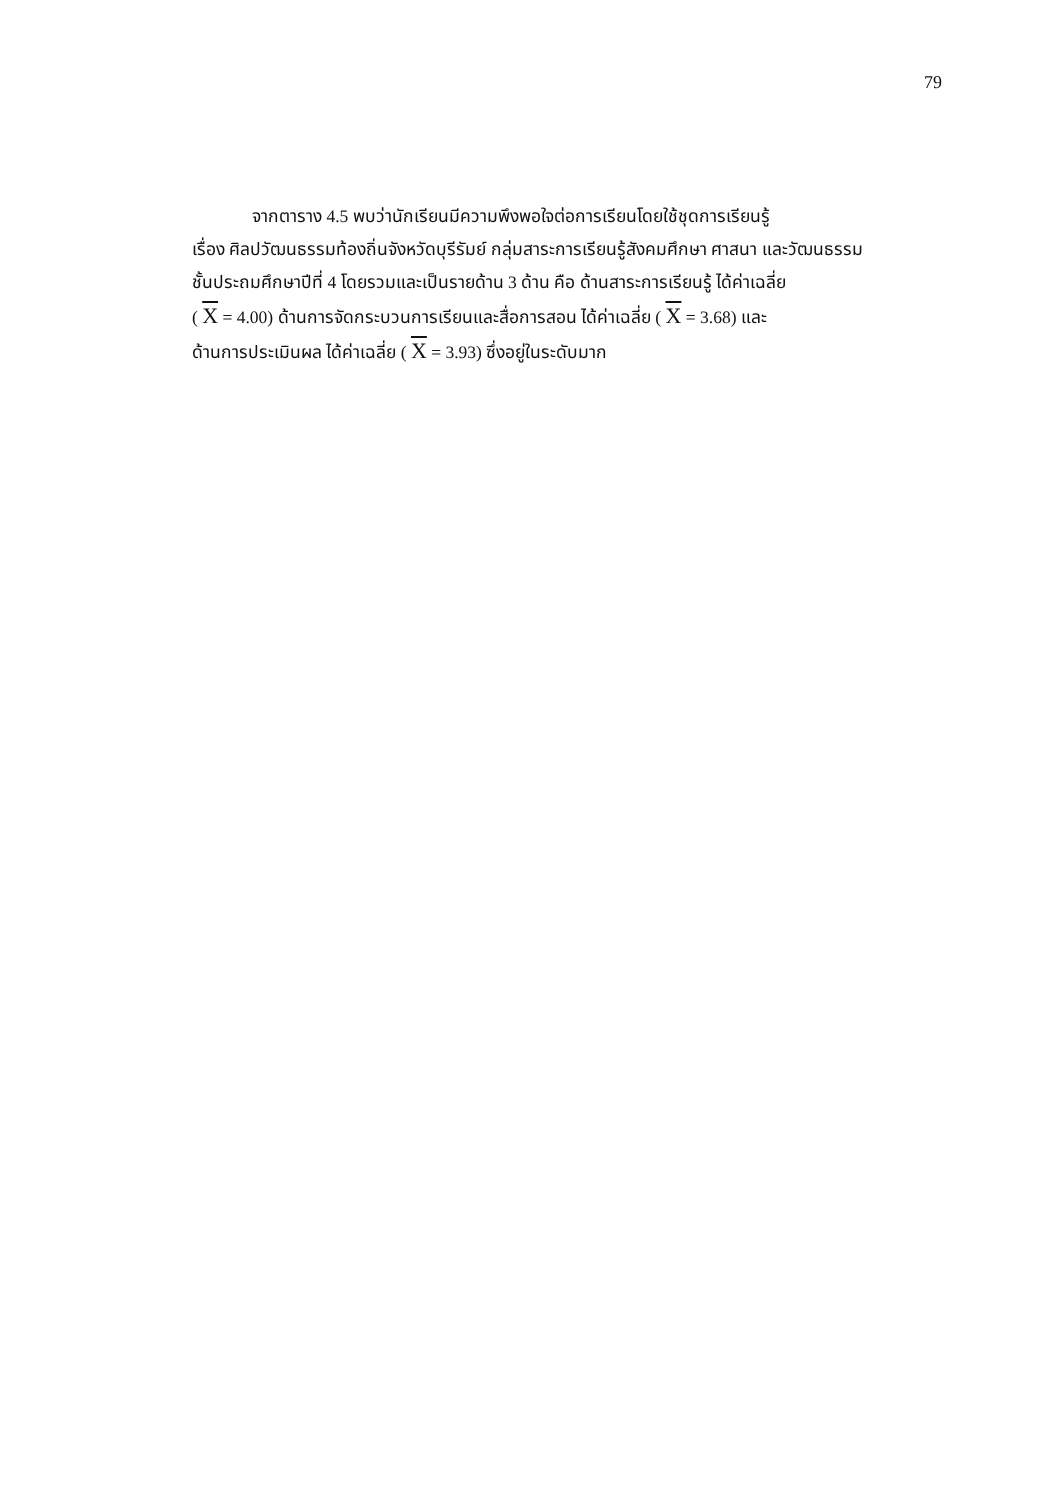79
จากตาราง 4.5 พบว่านักเรียนมีความพึงพอใจต่อการเรียนโดยใช้ชุดการเรียนรู้
เรื่อง ศิลปวัฒนธรรมท้องถิ่นจังหวัดบุรีรัมย์ กลุ่มสาระการเรียนรู้สังคมศึกษา ศาสนา และวัฒนธรรม
ชั้นประถมศึกษาปีที่ 4 โดยรวมและเป็นรายด้าน 3 ด้าน คือ ด้านสาระการเรียนรู้ ได้ค่าเฉลี่ย
( X = 4.00) ด้านการจัดกระบวนการเรียนและสื่อการสอน ได้ค่าเฉลี่ย ( X = 3.68) และ
ด้านการประเมินผล ได้ค่าเฉลี่ย ( X = 3.93) ซึ่งอยู่ในระดับมาก